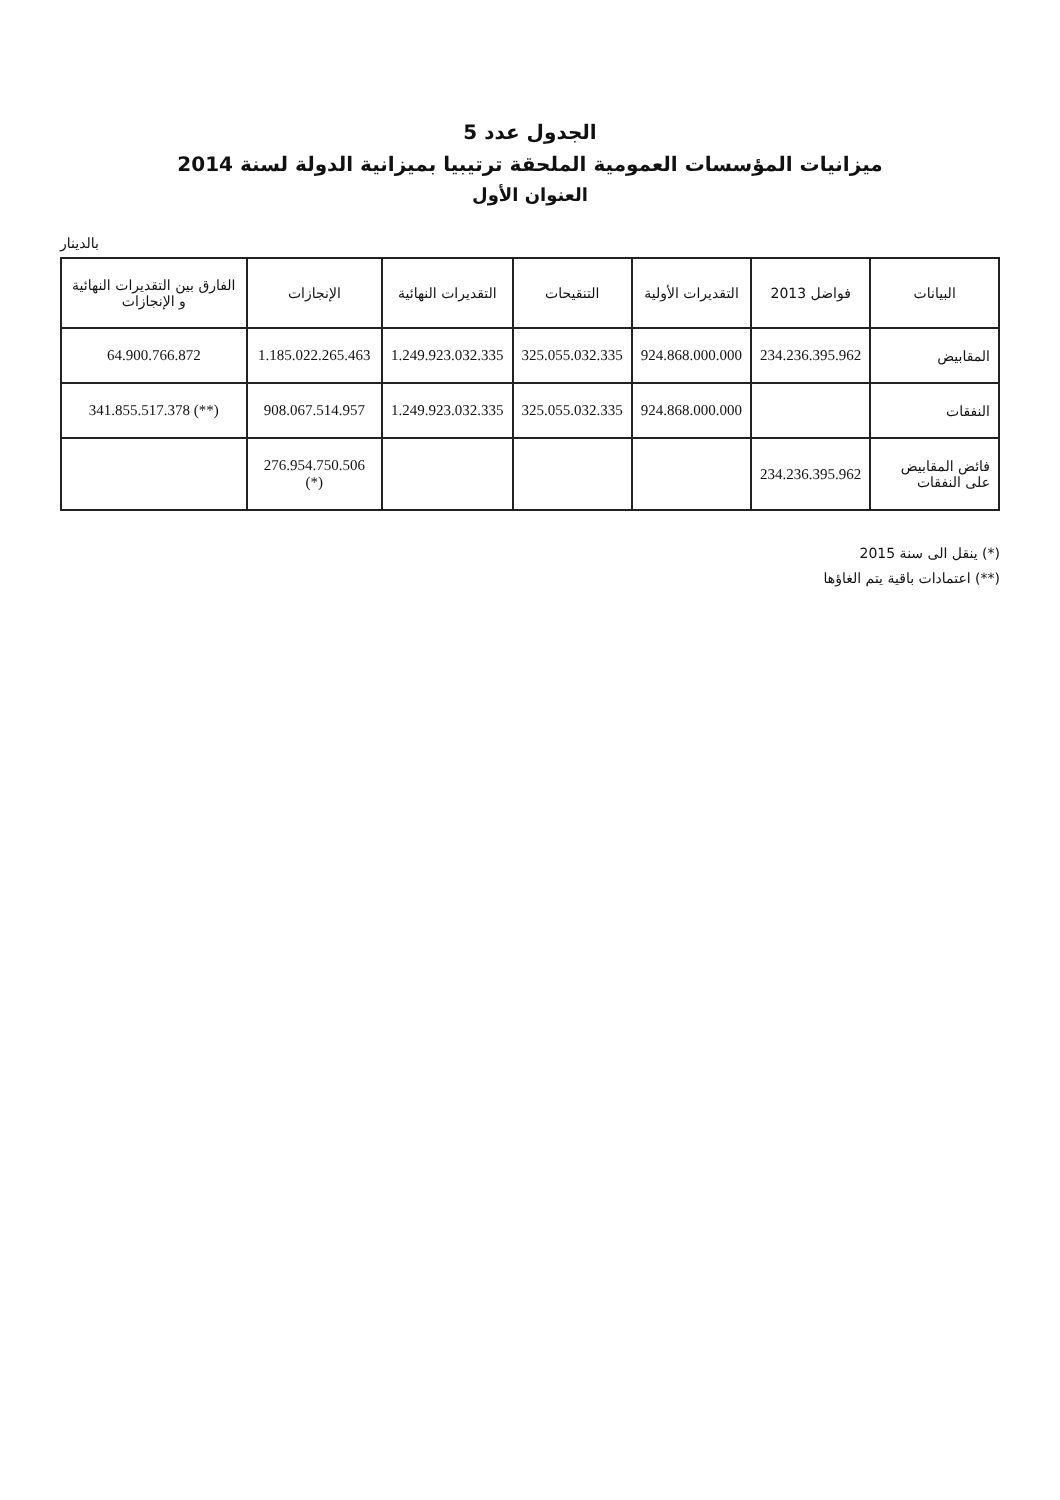الجدول عدد 5
ميزانيات المؤسسات العمومية الملحقة ترتيبيا بميزانية الدولة لسنة 2014
العنوان الأول
بالدينار
| البيانات | فواضل 2013 | التقديرات الأولية | التنقيحات | التقديرات النهائية | الإنجازات | الفارق بين التقديرات النهائية و الإنجازات |
| --- | --- | --- | --- | --- | --- | --- |
| المقابيض | 234.236.395.962 | 924.868.000.000 | 325.055.032.335 | 1.249.923.032.335 | 1.185.022.265.463 | 64.900.766.872 |
| النفقات | | 924.868.000.000 | 325.055.032.335 | 1.249.923.032.335 | 908.067.514.957 | 341.855.517.378 (**) |
| فائض المقابيض على النفقات | 234.236.395.962 | | | | 276.954.750.506 (*) | |
(*) ينقل الى سنة 2015
(**) اعتمادات باقية يتم الغاؤها